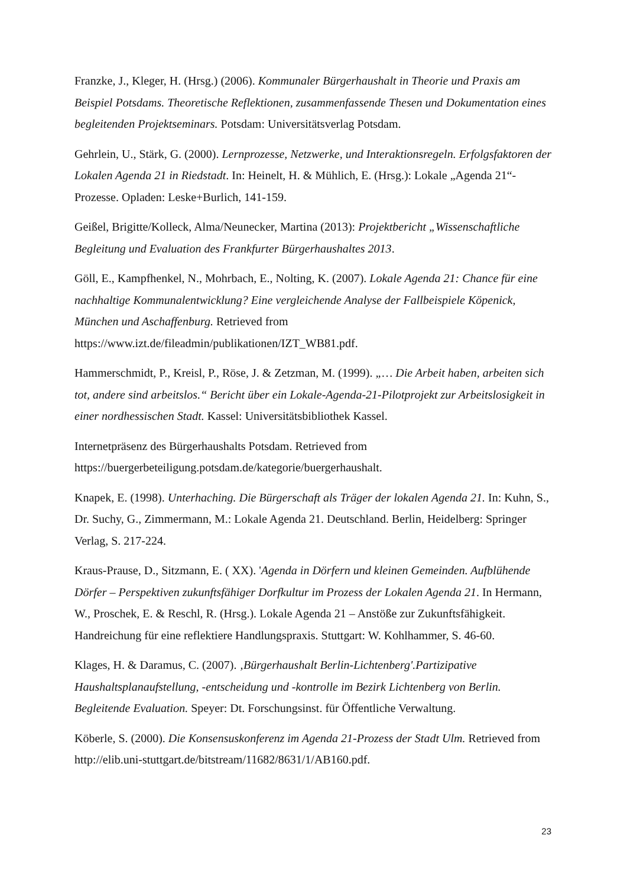Franzke, J., Kleger, H. (Hrsg.) (2006). Kommunaler Bürgerhaushalt in Theorie und Praxis am Beispiel Potsdams. Theoretische Reflektionen, zusammenfassende Thesen und Dokumentation eines begleitenden Projektseminars. Potsdam: Universitätsverlag Potsdam.
Gehrlein, U., Stärk, G. (2000). Lernprozesse, Netzwerke, und Interaktionsregeln. Erfolgsfaktoren der Lokalen Agenda 21 in Riedstadt. In: Heinelt, H. & Mühlich, E. (Hrsg.): Lokale „Agenda 21“-Prozesse. Opladen: Leske+Burlich, 141-159.
Geißel, Brigitte/Kolleck, Alma/Neunecker, Martina (2013): Projektbericht „Wissenschaftliche Begleitung und Evaluation des Frankfurter Bürgerhaushaltes 2013.
Göll, E., Kampfhenkel, N., Mohrbach, E., Nolting, K. (2007). Lokale Agenda 21: Chance für eine nachhaltige Kommunalentwicklung? Eine vergleichende Analyse der Fallbeispiele Köpenick, München und Aschaffenburg. Retrieved from https://www.izt.de/fileadmin/publikationen/IZT_WB81.pdf.
Hammerschmidt, P., Kreisl, P., Röse, J. & Zetzman, M. (1999). „… Die Arbeit haben, arbeiten sich tot, andere sind arbeitslos.“ Bericht über ein Lokale-Agenda-21-Pilotprojekt zur Arbeitslosigkeit in einer nordhessischen Stadt. Kassel: Universitätsbibliothek Kassel.
Internetpräsenz des Bürgerhaushalts Potsdam. Retrieved from https://buergerbeteiligung.potsdam.de/kategorie/buergerhaushalt.
Knapek, E. (1998). Unterhaching. Die Bürgerschaft als Träger der lokalen Agenda 21. In: Kuhn, S., Dr. Suchy, G., Zimmermann, M.: Lokale Agenda 21. Deutschland. Berlin, Heidelberg: Springer Verlag, S. 217-224.
Kraus-Prause, D., Sitzmann, E. ( XX). 'Agenda in Dörfern und kleinen Gemeinden. Aufblühende Dörfer – Perspektiven zukunftsfähiger Dorfkultur im Prozess der Lokalen Agenda 21. In Hermann, W., Proschek, E. & Reschl, R. (Hrsg.). Lokale Agenda 21 – Anstöße zur Zukunftsfähigkeit. Handreichung für eine reflektiere Handlungspraxis. Stuttgart: W. Kohlhammer, S. 46-60.
Klages, H. & Daramus, C. (2007). ‚Bürgerhaushalt Berlin-Lichtenberg'.Partizipative Haushaltsplanaufstellung, -entscheidung und -kontrolle im Bezirk Lichtenberg von Berlin. Begleitende Evaluation. Speyer: Dt. Forschungsinst. für Öffentliche Verwaltung.
Köberle, S. (2000). Die Konsensuskonferenz im Agenda 21-Prozess der Stadt Ulm. Retrieved from http://elib.uni-stuttgart.de/bitstream/11682/8631/1/AB160.pdf.
23